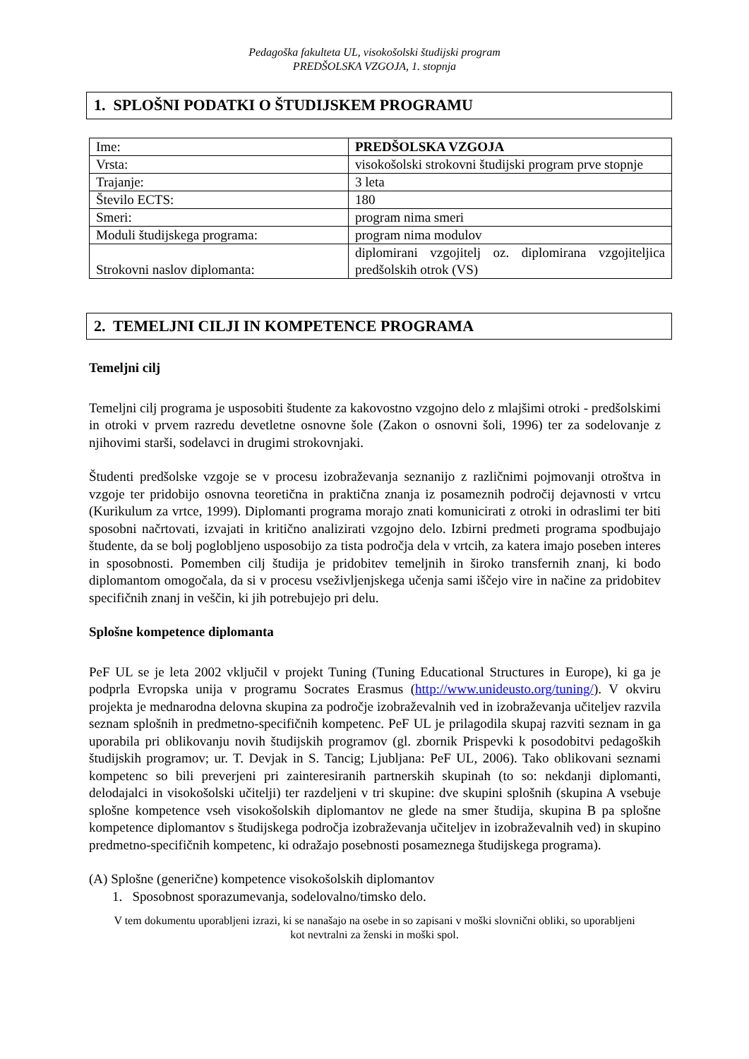Pedagoška fakulteta UL, visokošolski študijski program
PREDŠOLSKA VZGOJA, 1. stopnja
1. SPLOŠNI PODATKI O ŠTUDIJSKEM PROGRAMU
| Ime: | PREDŠOLSKA VZGOJA |
| Vrsta: | visokošolski strokovni študijski program prve stopnje |
| Trajanje: | 3 leta |
| Število ECTS: | 180 |
| Smeri: | program nima smeri |
| Moduli študijskega programa: | program nima modulov |
| Strokovni naslov diplomanta: | diplomirani vzgojitelj oz. diplomirana vzgojiteljica predšolskih otrok (VS) |
2. TEMELJNI CILJI IN KOMPETENCE PROGRAMA
Temeljni cilj
Temeljni cilj programa je usposobiti študente za kakovostno vzgojno delo z mlajšimi otroki - predšolskimi in otroki v prvem razredu devetletne osnovne šole (Zakon o osnovni šoli, 1996) ter za sodelovanje z njihovimi starši, sodelavci in drugimi strokovnjaki.
Študenti predšolske vzgoje se v procesu izobraževanja seznanijo z različnimi pojmovanji otroštva in vzgoje ter pridobijo osnovna teoretična in praktična znanja iz posameznih področij dejavnosti v vrtcu (Kurikulum za vrtce, 1999). Diplomanti programa morajo znati komunicirati z otroki in odraslimi ter biti sposobni načrtovati, izvajati in kritično analizirati vzgojno delo. Izbirni predmeti programa spodbujajo študente, da se bolj poglobljeno usposobijo za tista področja dela v vrtcih, za katera imajo poseben interes in sposobnosti. Pomemben cilj študija je pridobitev temeljnih in široko transfernih znanj, ki bodo diplomantom omogočala, da si v procesu vseživljenjskega učenja sami iščejo vire in načine za pridobitev specifičnih znanj in veščin, ki jih potrebujejo pri delu.
Splošne kompetence diplomanta
PeF UL se je leta 2002 vključil v projekt Tuning (Tuning Educational Structures in Europe), ki ga je podprla Evropska unija v programu Socrates Erasmus (http://www.unideusto.org/tuning/). V okviru projekta je mednarodna delovna skupina za področje izobraževalnih ved in izobraževanja učiteljev razvila seznam splošnih in predmetno-specifičnih kompetenc. PeF UL je prilagodila skupaj razviti seznam in ga uporabila pri oblikovanju novih študijskih programov (gl. zbornik Prispevki k posodobitvi pedagoških študijskih programov; ur. T. Devjak in S. Tancig; Ljubljana: PeF UL, 2006). Tako oblikovani seznami kompetenc so bili preverjeni pri zainteresiranih partnerskih skupinah (to so: nekdanji diplomanti, delodajalci in visokošolski učitelji) ter razdeljeni v tri skupine: dve skupini splošnih (skupina A vsebuje splošne kompetence vseh visokošolskih diplomantov ne glede na smer študija, skupina B pa splošne kompetence diplomantov s študijskega področja izobraževanja učiteljev in izobraževalnih ved) in skupino predmetno-specifičnih kompetenc, ki odražajo posebnosti posameznega študijskega programa).
(A) Splošne (generične) kompetence visokošolskih diplomantov
1. Sposobnost sporazumevanja, sodelovalno/timsko delo.
V tem dokumentu uporabljeni izrazi, ki se nanašajo na osebe in so zapisani v moški slovnični obliki, so uporabljeni kot nevtralni za ženski in moški spol.